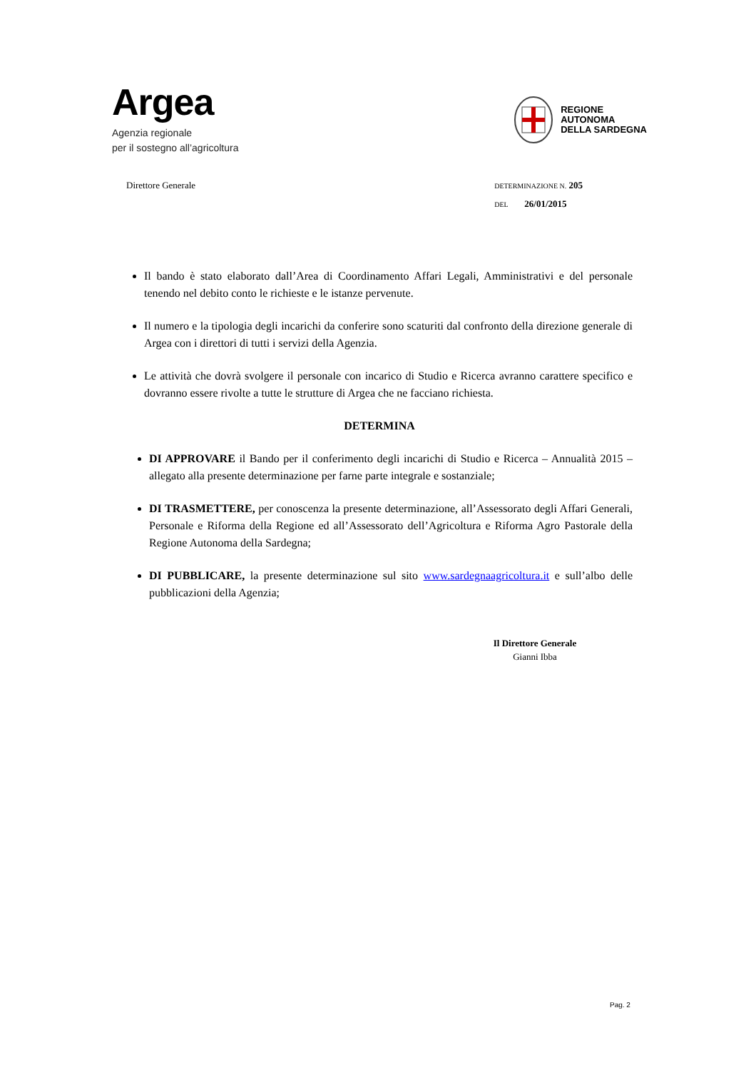Argea
Agenzia regionale
per il sostegno all’agricoltura
REGIONE
AUTONOMA
DELLA SARDEGNA
Direttore Generale
DETERMINAZIONE N. 205
DEL 26/01/2015
Il bando è stato elaborato dall’Area di Coordinamento Affari Legali, Amministrativi e del personale tenendo nel debito conto le richieste e le istanze pervenute.
Il numero e la tipologia degli incarichi da conferire sono scaturiti dal confronto della direzione generale di Argea con i direttori di tutti i servizi della Agenzia.
Le attività che dovrà svolgere il personale con incarico di Studio e Ricerca avranno carattere specifico e dovranno essere rivolte a tutte le strutture di Argea che ne facciano richiesta.
DETERMINA
DI APPROVARE il Bando per il conferimento degli incarichi di Studio e Ricerca – Annualità 2015 – allegato alla presente determinazione per farne parte integrale e sostanziale;
DI TRASMETTERE, per conoscenza la presente determinazione, all’Assessorato degli Affari Generali, Personale e Riforma della Regione ed all’Assessorato dell’Agricoltura e Riforma Agro Pastorale della Regione Autonoma della Sardegna;
DI PUBBLICARE, la presente determinazione sul sito www.sardegnaagricoltura.it e sull’albo delle pubblicazioni della Agenzia;
Il Direttore Generale
Gianni Ibba
Pag. 2